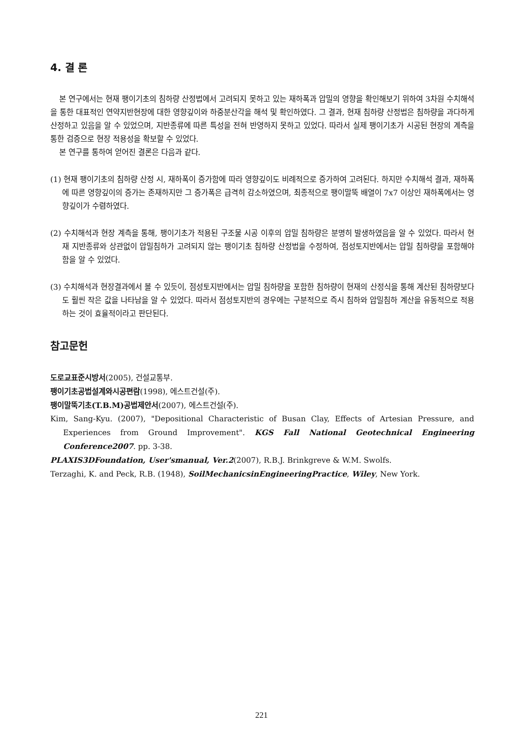4. 결 론
본 연구에서는 현재 팽이기초의 침하량 산정법에서 고려되지 못하고 있는 재하폭과 압밀의 영향을 확인해보기 위하여 3차원 수치해석을 통한 대표적인 연약지반현장에 대한 영향깊이와 하중분산각을 해석 및 확인하였다. 그 결과, 현재 침하량 산정법은 침하량을 과다하게 산정하고 있음을 알 수 있었으며, 지반종류에 따른 특성을 전혀 반영하지 못하고 있었다. 따라서 실제 팽이기초가 시공된 현장의 계측을 통한 검증으로 현장 적용성을 확보할 수 있었다.
본 연구를 통하여 얻어진 결론은 다음과 같다.
(1) 현재 팽이기초의 침하량 산정 시, 재하폭이 증가함에 따라 영향깊이도 비례적으로 증가하여 고려된다. 하지만 수치해석 결과, 재하폭에 따른 영향깊이의 증가는 존재하지만 그 증가폭은 급격히 감소하였으며, 최종적으로 팽이말뚝 배열이 7x7 이상인 재하폭에서는 영향깊이가 수렴하였다.
(2) 수치해석과 현장 계측을 통해, 팽이기초가 적용된 구조물 시공 이후의 압밀 침하량은 분명히 발생하였음을 알 수 있었다. 따라서 현재 지반종류와 상관없이 압밀침하가 고려되지 않는 팽이기초 침하량 산정법을 수정하여, 점성토지반에서는 압밀 침하량을 포함해야함을 알 수 있었다.
(3) 수치해석과 현장결과에서 볼 수 있듯이, 점성토지반에서는 압밀 침하량을 포함한 침하량이 현재의 산정식을 통해 계산된 침하량보다도 훨씬 작은 값을 나타남을 알 수 있었다. 따라서 점성토지반의 경우에는 구분적으로 즉시 침하와 압밀침하 계산을 유동적으로 적용하는 것이 효율적이라고 판단된다.
참고문헌
도로교표준시방서(2005), 건설교통부.
팽이기초공법설계와시공편람(1998), 에스트건설(주).
팽이말뚝기초(T.B.M)공법제안서(2007), 에스트건설(주).
Kim, Sang-Kyu. (2007), "Depositional Characteristic of Busan Clay, Effects of Artesian Pressure, and Experiences from Ground Improvement". KGS Fall National Geotechnical Engineering Conference2007. pp. 3-38.
PLAXIS3DFoundation, User'smanual, Ver.2(2007), R.B.J. Brinkgreve & W.M. Swolfs.
Terzaghi, K. and Peck, R.B. (1948), SoilMechanicsinEngineeringPractice, Wiley, New York.
221